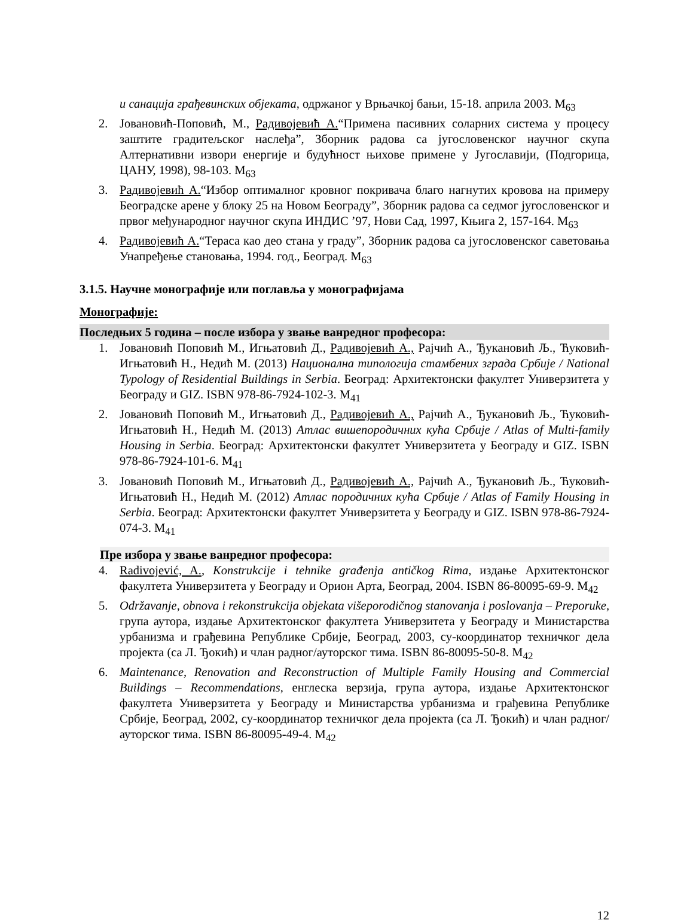и санација грађевинских објеката, одржаног у Врњачкој бањи, 15-18. априла 2003. M<sub>63</sub>
2. Јовановић-Поповић, М., Радивојевић А.“Примена пасивних соларних система у процесу заштите градитељског наслеђа”, Зборник радова са југословенског научног скупа Алтернативни извори енергије и будућност њихове примене у Југославији, (Подгорица, ЦАНУ, 1998), 98-103. M<sub>63</sub>
3. Радивојевић А.“Избор оптималног кровног покривача благо нагнутих кровова на примеру Београдске арене у блоку 25 на Новом Београду”, Зборник радова са седмог југословенског и првог међународног научног скупа ИНДИС ’97, Нови Сад, 1997, Књига 2, 157-164. M<sub>63</sub>
4. Радивојевић А.“Тераса као део стана у граду”, Зборник радова са југословенског саветовања Унапређење становања, 1994. год., Београд. M<sub>63</sub>
3.1.5. Научне монографије или поглавља у монографијама
Монографије:
Последњих 5 година – после избора у звање ванредног професора:
1. Јовановић Поповић М., Игњатовић Д., Радивојевић А., Рајчић А., Ђукановић Љ., Ћуковић-Игњатовић Н., Недић М. (2013) Национална типологија стамбених зграда Србије / National Typology of Residential Buildings in Serbia. Београд: Архитектонски факултет Универзитета у Београду и GIZ. ISBN 978-86-7924-102-3. M<sub>41</sub>
2. Јовановић Поповић М., Игњатовић Д., Радивојевић А., Рајчић А., Ђукановић Љ., Ћуковић-Игњатовић Н., Недић М. (2013) Атлас вишепородичних кућа Србије / Atlas of Multi-family Housing in Serbia. Београд: Архитектонски факултет Универзитета у Београду и GIZ. ISBN 978-86-7924-101-6. M<sub>41</sub>
3. Јовановић Поповић М., Игњатовић Д., Радивојевић А., Рајчић А., Ђукановић Љ., Ћуковић-Игњатовић Н., Недић М. (2012) Атлас породичних кућа Србије / Atlas of Family Housing in Serbia. Београд: Архитектонски факултет Универзитета у Београду и GIZ. ISBN 978-86-7924-074-3. M<sub>41</sub>
Пре избора у звање ванредног професора:
4. Radivojević, A., Konstrukcije i tehnike građenja antičkog Rima, издање Архитектонског факултета Универзитета у Београду и Орион Арта, Београд, 2004. ISBN 86-80095-69-9. M<sub>42</sub>
5. Održavanje, obnova i rekonstrukcija objekata višeporodičnog stanovanja i poslovanja – Preporuke, група аутора, издање Архитектонског факултета Универзитета у Београду и Министарства урбанизма и грађевина Републике Србије, Београд, 2003, су-координатор техничког дела пројекта (са Л. Ђокић) и члан радног/ауторског тима. ISBN 86-80095-50-8. M<sub>42</sub>
6. Maintenance, Renovation and Reconstruction of Multiple Family Housing and Commercial Buildings – Recommendations, енглеска верзија, група аутора, издање Архитектонског факултета Универзитета у Београду и Министарства урбанизма и грађевина Републике Србије, Београд, 2002, су-координатор техничког дела пројекта (са Л. Ђокић) и члан радног/ауторског тима. ISBN 86-80095-49-4. M<sub>42</sub>
12